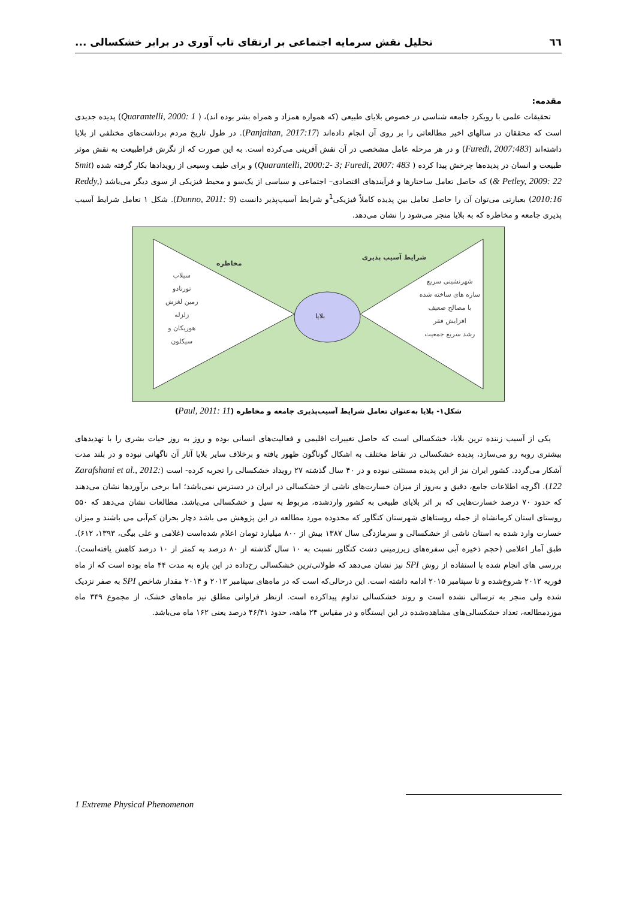٦٦ تحلیل نقش سرمایه اجتماعی بر ارتقای تاب آوری در برابر خشکسالی ...
مقدمه:
تحقیقات علمی با رویکرد جامعه شناسی در خصوص بلایای طبیعی (که همواره همزاد و همراه بشر بوده اند)، ( Quarantelli, 2000: 1) پدیده جدیدی است که محققان در سالهای اخیر مطالعاتی را بر روی آن انجام داده‌اند (Panjaitan, 2017:17). در طول تاریخ مردم برداشت‌های مختلفی از بلایا داشته‌اند (Furedi, 2007:483) و در هر مرحله عامل مشخصی در آن نقش آفرینی می‌کرده است. به این صورت که از نگرش فراطبیعت به نقش موثر طبیعت و انسان در پدیده‌ها چرخش پیدا کرده ( Quarantelli, 2000:2- 3; Furedi, 2007: 483) و برای طیف وسیعی از رویدادها بکار گرفته شده (Smit & Petley, 2009: 22) که حاصل تعامل ساختارها و فرآیندهای اقتصادی– اجتماعی و سیاسی از یک‌سو و محیط فیزیکی از سوی دیگر می‌باشد (Reddy, 2010:16) بعبارتی می‌توان آن را حاصل تعامل بین پدیده کاملاً فیزیکی<sup>1</sup>و شرایط آسیب‌پذیر دانست (Dunno, 2011: 9). شکل ۱ تعامل شرایط آسیب پذیری جامعه و مخاطره که به بلایا منجر می‌شود را نشان می‌دهد.
شرایط آسیب پذیری
مخاطره
شهرنشینی سریع
سازه های ساخته شده
با مصالح ضعیف
افزایش فقر
رشد سریع جمعیت
سیلاب
تورنادو
زمین لغزش
زلزله
هوریکان و
سیکلون
بلایا
شکل۱- بلایا به‌عنوان تعامل شرایط آسیب‌پذیری جامعه و مخاطره (Paul, 2011: 11)
یکی از آسیب زننده ترین بلایا، خشکسالی است که حاصل تغییرات اقلیمی و فعالیت‌های انسانی بوده و روز به روز حیات بشری را با تهدیدهای بیشتری روبه رو می‌سازد، پدیده خشکسالی در نقاط مختلف به اشکال گوناگون ظهور یافته و برخلاف سایر بلایا آثار آن ناگهانی نبوده و در بلند مدت آشکار می‌گردد. کشور ایران نیز از این پدیده مستثنی نبوده و در ۴۰ سال گذشته ۲۷ رویداد خشکسالی را تجربه کرده- است (Zarafshani et al., 2012: 122). اگرچه اطلاعات جامع، دقیق و به‌روز از میزان خسارت‌های ناشی از خشکسالی در ایران در دسترس نمی‌باشد؛ اما برخی برآوردها نشان می‌دهند که حدود ۷۰ درصد خسارت‌هایی که بر اثر بلایای طبیعی به کشور واردشده، مربوط به سیل و خشکسالی می‌باشد. مطالعات نشان می‌دهد که ۵۵۰ روستای استان کرمانشاه از جمله روستاهای شهرستان کنگاور که محدوده مورد مطالعه در این پژوهش می باشد دچار بحران کم‌آبی می باشند و میزان خسارت وارد شده به استان ناشی از خشکسالی و سرمازدگی سال ۱۳۸۷ بیش از ۸۰۰ میلیارد تومان اعلام شده‌است (غلامی و علی بیگی، ۱۳۹۳، ۶۱۲). طبق آمار اعلامی (حجم ذخیره آبی سفره‌های زیرزمینی دشت کنگاور نسبت به ۱۰ سال گذشته از ۸۰ درصد به کمتر از ۱۰ درصد کاهش یافته‌است). بررسی های انجام شده با استفاده از روش SPI نیز نشان می‌دهد که طولانی‌ترین خشکسالی رخ‌داده در این بازه به مدت ۴۴ ماه بوده است که از ماه فوریه ۲۰۱۲ شروع‌شده و تا سپتامبر ۲۰۱۵ ادامه داشته است. این درحالی‌که است که در ماه‌های سپتامبر ۲۰۱۳ و ۲۰۱۴ مقدار شاخص SPI به صفر نزدیک شده ولی منجر به ترسالی نشده است و روند خشکسالی تداوم پیداکرده است. ازنظر فراوانی مطلق نیز ماه‌های خشک، از مجموع ۳۴۹ ماه موردمطالعه، تعداد خشکسالی‌های مشاهده‌شده در این ایستگاه و در مقیاس ۲۴ ماهه، حدود ۴۶/۴۱ درصد یعنی ۱۶۲ ماه می‌باشد.
1 Extreme Physical Phenomenon